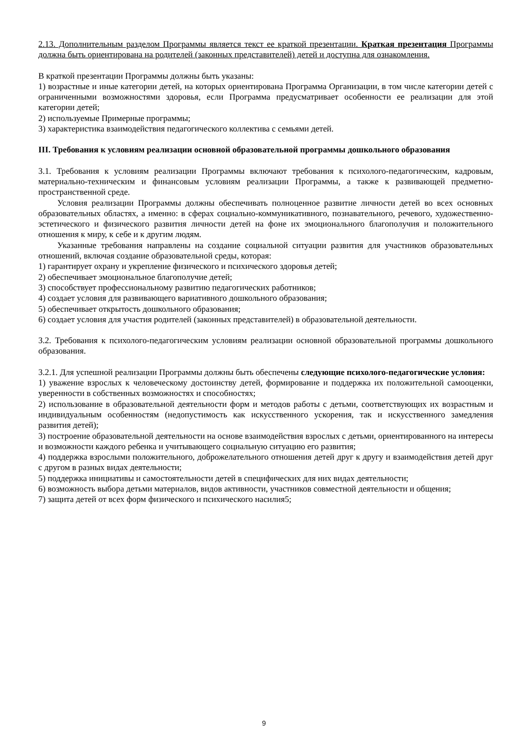2.13. Дополнительным разделом Программы является текст ее краткой презентации. Краткая презентация Программы должна быть ориентирована на родителей (законных представителей) детей и доступна для ознакомления.
В краткой презентации Программы должны быть указаны:
1) возрастные и иные категории детей, на которых ориентирована Программа Организации, в том числе категории детей с ограниченными возможностями здоровья, если Программа предусматривает особенности ее реализации для этой категории детей;
2) используемые Примерные программы;
3) характеристика взаимодействия педагогического коллектива с семьями детей.
III. Требования к условиям реализации основной образовательной программы дошкольного образования
3.1. Требования к условиям реализации Программы включают требования к психолого-педагогическим, кадровым, материально-техническим и финансовым условиям реализации Программы, а также к развивающей предметно-пространственной среде.
Условия реализации Программы должны обеспечивать полноценное развитие личности детей во всех основных образовательных областях, а именно: в сферах социально-коммуникативного, познавательного, речевого, художественно-эстетического и физического развития личности детей на фоне их эмоционального благополучия и положительного отношения к миру, к себе и к другим людям.
Указанные требования направлены на создание социальной ситуации развития для участников образовательных отношений, включая создание образовательной среды, которая:
1) гарантирует охрану и укрепление физического и психического здоровья детей;
2) обеспечивает эмоциональное благополучие детей;
3) способствует профессиональному развитию педагогических работников;
4) создает условия для развивающего вариативного дошкольного образования;
5) обеспечивает открытость дошкольного образования;
6) создает условия для участия родителей (законных представителей) в образовательной деятельности.
3.2. Требования к психолого-педагогическим условиям реализации основной образовательной программы дошкольного образования.
3.2.1. Для успешной реализации Программы должны быть обеспечены следующие психолого-педагогические условия:
1) уважение взрослых к человеческому достоинству детей, формирование и поддержка их положительной самооценки, уверенности в собственных возможностях и способностях;
2) использование в образовательной деятельности форм и методов работы с детьми, соответствующих их возрастным и индивидуальным особенностям (недопустимость как искусственного ускорения, так и искусственного замедления развития детей);
3) построение образовательной деятельности на основе взаимодействия взрослых с детьми, ориентированного на интересы и возможности каждого ребенка и учитывающего социальную ситуацию его развития;
4) поддержка взрослыми положительного, доброжелательного отношения детей друг к другу и взаимодействия детей друг с другом в разных видах деятельности;
5) поддержка инициативы и самостоятельности детей в специфических для них видах деятельности;
6) возможность выбора детьми материалов, видов активности, участников совместной деятельности и общения;
7) защита детей от всех форм физического и психического насилия5;
9